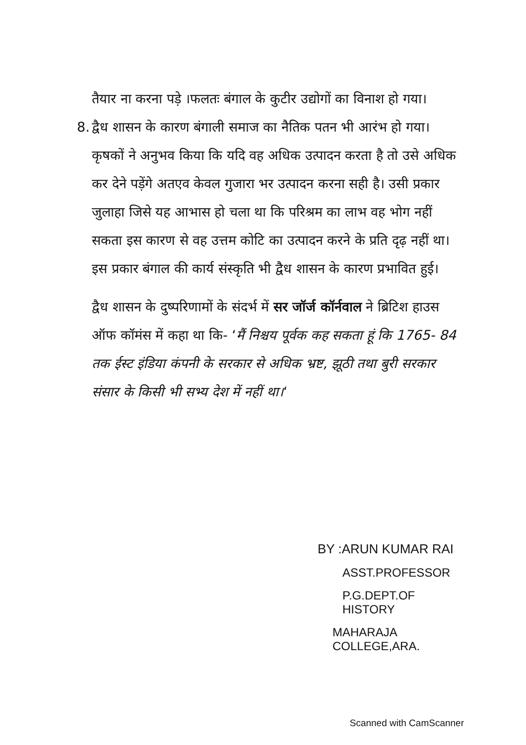तैयार ना करना पड़े ।फलतः बंगाल के कुटीर उद्योगों का विनाश हो गया।
8.
द्वैध शासन के कारण बंगाली समाज का नैतिक पतन भी आरंभ हो गया। कृषकों ने अनुभव किया कि यदि वह अधिक उत्पादन करता है तो उसे अधिक कर देने पड़ेंगे अतएव केवल गुजारा भर उत्पादन करना सही है। उसी प्रकार जुलाहा जिसे यह आभास हो चला था कि परिश्रम का लाभ वह भोग नहीं सकता इस कारण से वह उत्तम कोटि का उत्पादन करने के प्रति दृढ़ नहीं था। इस प्रकार बंगाल की कार्य संस्कृति भी द्वैध शासन के कारण प्रभावित हुई।
द्वैध शासन के दुष्परिणामों के संदर्भ में सर जॉर्ज कॉर्नवाल ने ब्रिटिश हाउस ऑफ कॉमंस में कहा था कि- ‘मैं निश्चय पूर्वक कह सकता हूं कि 1765- 84 तक ईस्ट इंडिया कंपनी के सरकार से अधिक भ्रष्ट, झूठी तथा बुरी सरकार संसार के किसी भी सभ्य देश में नहीं था।‘
BY :ARUN KUMAR RAI
ASST.PROFESSOR
P.G.DEPT.OF HISTORY
MAHARAJA COLLEGE,ARA.
Scanned with CamScanner